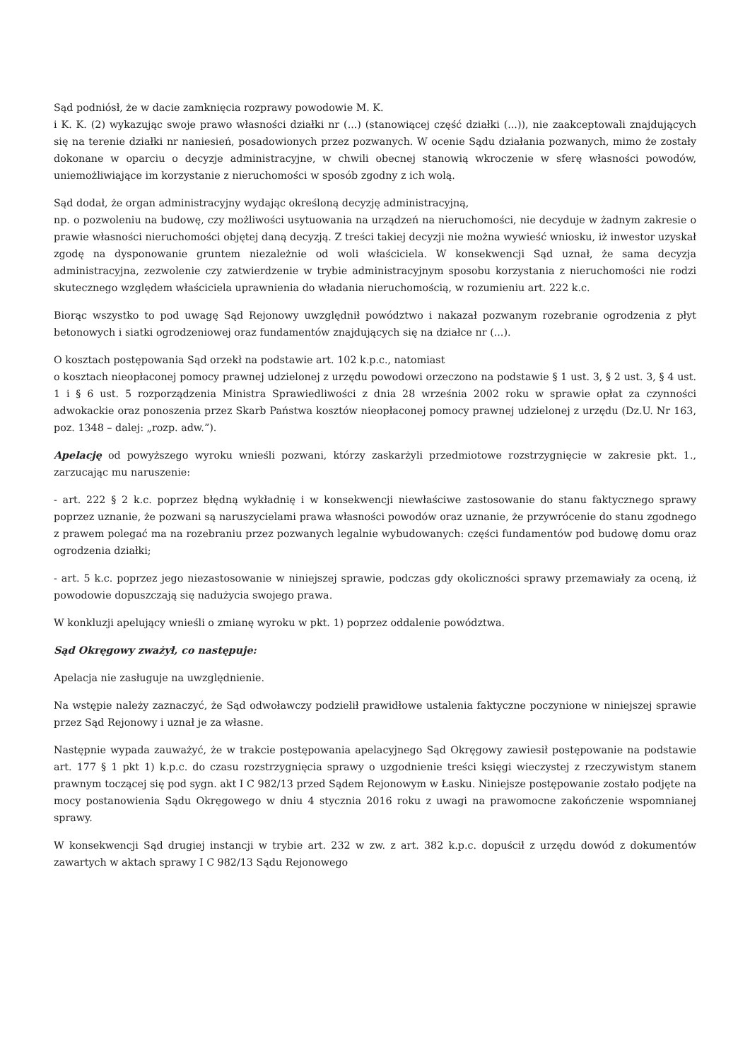Sąd podniósł, że w dacie zamknięcia rozprawy powodowie M. K.
i K. K. (2) wykazując swoje prawo własności działki nr (...) (stanowiącej część działki (...)), nie zaakceptowali znajdujących się na terenie działki nr naniesień, posadowionych przez pozwanych. W ocenie Sądu działania pozwanych, mimo że zostały dokonane w oparciu o decyzje administracyjne, w chwili obecnej stanowią wkroczenie w sferę własności powodów, uniemożliwiające im korzystanie z nieruchomości w sposób zgodny z ich wolą.
Sąd dodał, że organ administracyjny wydając określoną decyzję administracyjną,
np. o pozwoleniu na budowę, czy możliwości usytuowania na urządzeń na nieruchomości, nie decyduje w żadnym zakresie o prawie własności nieruchomości objętej daną decyzją. Z treści takiej decyzji nie można wywieść wniosku, iż inwestor uzyskał zgodę na dysponowanie gruntem niezależnie od woli właściciela. W konsekwencji Sąd uznał, że sama decyzja administracyjna, zezwolenie czy zatwierdzenie w trybie administracyjnym sposobu korzystania z nieruchomości nie rodzi skutecznego względem właściciela uprawnienia do władania nieruchomością, w rozumieniu art. 222 k.c.
Biorąc wszystko to pod uwagę Sąd Rejonowy uwzględnił powództwo i nakazał pozwanym rozebranie ogrodzenia z płyt betonowych i siatki ogrodzeniowej oraz fundamentów znajdujących się na działce nr (...).
O kosztach postępowania Sąd orzekł na podstawie art. 102 k.p.c., natomiast
o kosztach nieopłaconej pomocy prawnej udzielonej z urzędu powodowi orzeczono na podstawie § 1 ust. 3, § 2 ust. 3, § 4 ust. 1 i § 6 ust. 5 rozporządzenia Ministra Sprawiedliwości z dnia 28 września 2002 roku w sprawie opłat za czynności adwokackie oraz ponoszenia przez Skarb Państwa kosztów nieopłaconej pomocy prawnej udzielonej z urzędu (Dz.U. Nr 163, poz. 1348 – dalej: „rozp. adw.”).
Apelację od powyższego wyroku wnieśli pozwani, którzy zaskarżyli przedmiotowe rozstrzygnięcie w zakresie pkt. 1., zarzucając mu naruszenie:
- art. 222 § 2 k.c. poprzez błędną wykładnię i w konsekwencji niewłaściwe zastosowanie do stanu faktycznego sprawy poprzez uznanie, że pozwani są naruszycielami prawa własności powodów oraz uznanie, że przywrócenie do stanu zgodnego z prawem polegać ma na rozebraniu przez pozwanych legalnie wybudowanych: części fundamentów pod budowę domu oraz ogrodzenia działki;
- art. 5 k.c. poprzez jego niezastosowanie w niniejszej sprawie, podczas gdy okoliczności sprawy przemawiały za oceną, iż powodowie dopuszczają się nadużycia swojego prawa.
W konkluzji apelujący wnieśli o zmianę wyroku w pkt. 1) poprzez oddalenie powództwa.
Sąd Okręgowy zważył, co następuje:
Apelacja nie zasługuje na uwzględnienie.
Na wstępie należy zaznaczyć, że Sąd odwoławczy podzielił prawidłowe ustalenia faktyczne poczynione w niniejszej sprawie przez Sąd Rejonowy i uznał je za własne.
Następnie wypada zauważyć, że w trakcie postępowania apelacyjnego Sąd Okręgowy zawiesił postępowanie na podstawie art. 177 § 1 pkt 1) k.p.c. do czasu rozstrzygnięcia sprawy o uzgodnienie treści księgi wieczystej z rzeczywistym stanem prawnym toczącej się pod sygn. akt I C 982/13 przed Sądem Rejonowym w Łasku. Niniejsze postępowanie zostało podjęte na mocy postanowienia Sądu Okręgowego w dniu 4 stycznia 2016 roku z uwagi na prawomocne zakończenie wspomnianej sprawy.
W konsekwencji Sąd drugiej instancji w trybie art. 232 w zw. z art. 382 k.p.c. dopuścił z urzędu dowód z dokumentów zawartych w aktach sprawy I C 982/13 Sądu Rejonowego